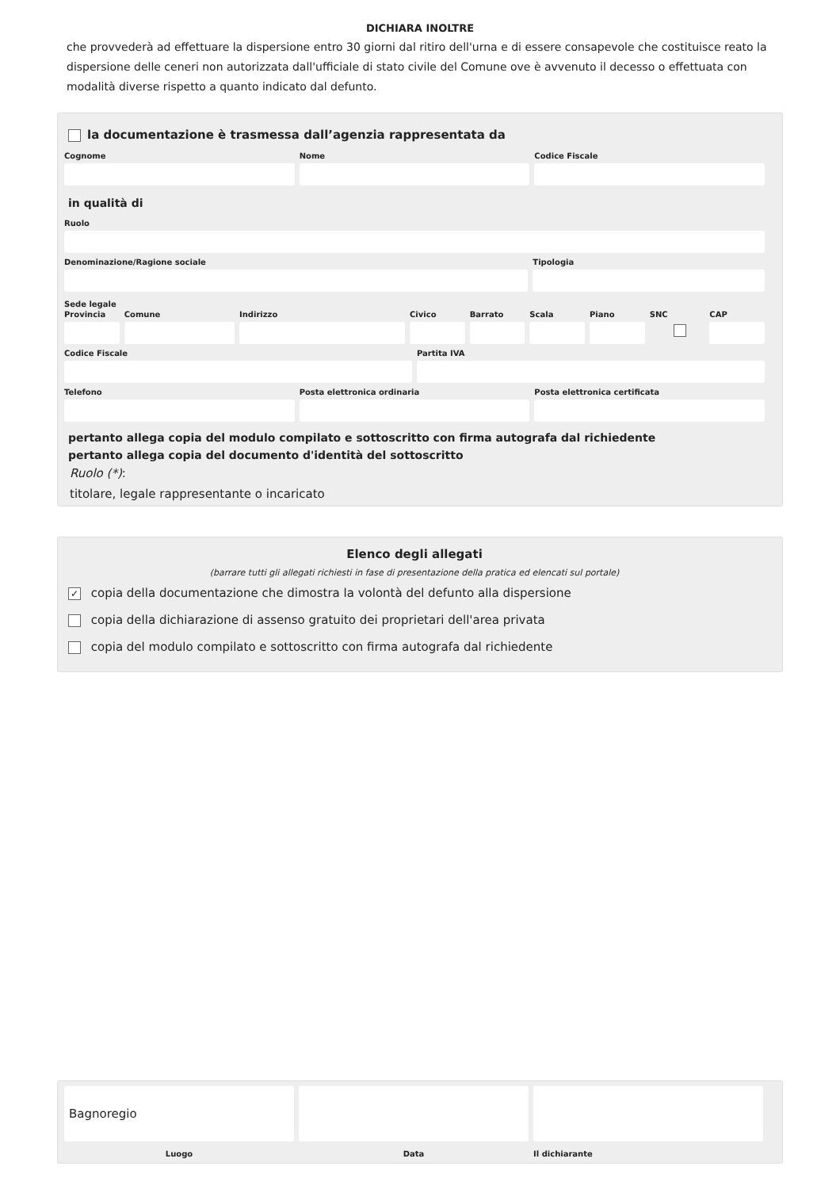DICHIARA INOLTRE
che provvederà ad effettuare la dispersione entro 30 giorni dal ritiro dell'urna e di essere consapevole che costituisce reato la dispersione delle ceneri non autorizzata dall'ufficiale di stato civile del Comune ove è avvenuto il decesso o effettuata con modalità diverse rispetto a quanto indicato dal defunto.
la documentazione è trasmessa dall’agenzia rappresentata da
Cognome Nome Codice Fiscale
in qualità di
Ruolo
Denominazione/Ragione sociale Tipologia
Sede legale
Provincia Comune Indirizzo Civico Barrato Scala Piano SNC CAP
Codice Fiscale Partita IVA
Telefono Posta elettronica ordinaria Posta elettronica certificata
pertanto allega copia del modulo compilato e sottoscritto con firma autografa dal richiedente
pertanto allega copia del documento d'identità del sottoscritto
Ruolo (*):
titolare, legale rappresentante o incaricato
Elenco degli allegati
(barrare tutti gli allegati richiesti in fase di presentazione della pratica ed elencati sul portale)
✓ copia della documentazione che dimostra la volontà del defunto alla dispersione
copia della dichiarazione di assenso gratuito dei proprietari dell'area privata
copia del modulo compilato e sottoscritto con firma autografa dal richiedente
Bagnoregio
Luogo Data Il dichiarante